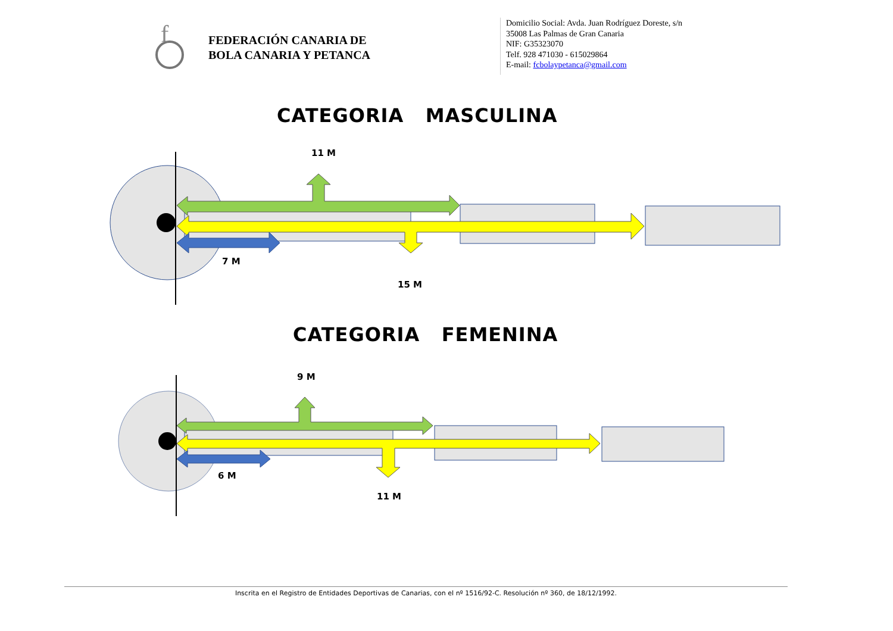f
FEDERACIÓN CANARIA DE
BOLA CANARIA Y PETANCA
Domicilio Social: Avda. Juan Rodríguez Doreste, s/n
35008 Las Palmas de Gran Canaria
NIF: G35323070
Telf. 928 471030 - 615029864
E-mail: fcbolaypetanca@gmail.com
CATEGORIA MASCULINA
11 M
7 M
15 M
CATEGORIA FEMENINA
9 M
6 M
11 M
Inscrita en el Registro de Entidades Deportivas de Canarias, con el nº 1516/92-C. Resolución nº 360, de 18/12/1992.